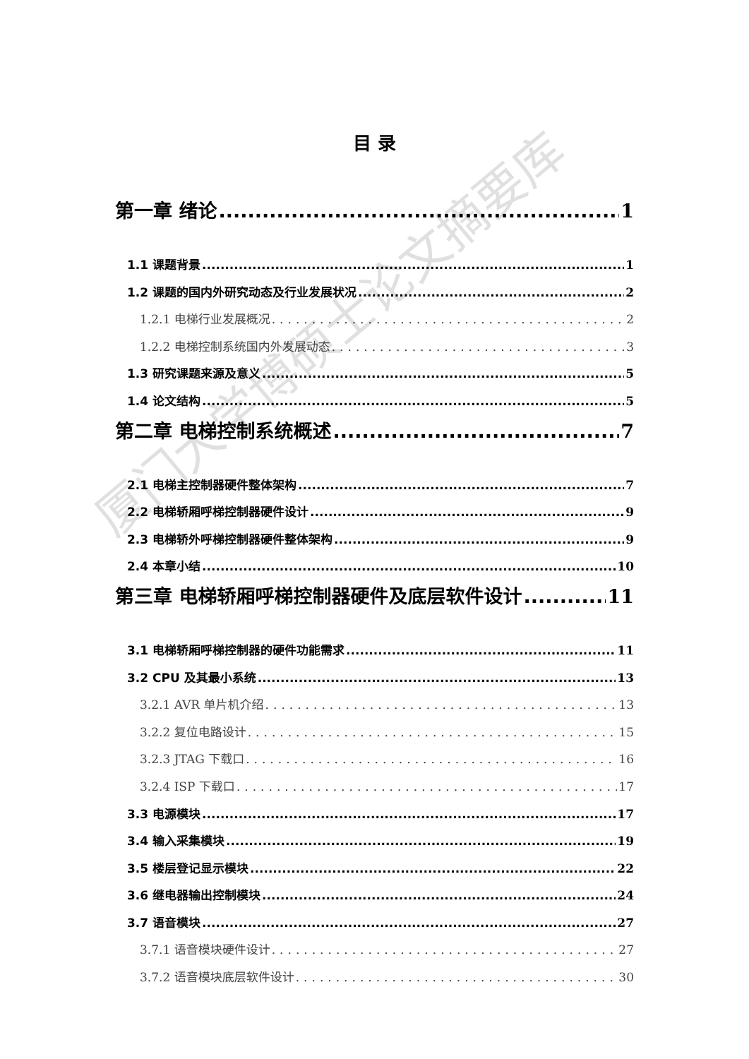目 录
第一章 绪论 1
1.1 课题背景 1
1.2 课题的国内外研究动态及行业发展状况 2
1.2.1 电梯行业发展概况 2
1.2.2 电梯控制系统国内外发展动态 3
1.3 研究课题来源及意义 5
1.4 论文结构 5
第二章 电梯控制系统概述 7
2.1 电梯主控制器硬件整体架构 7
2.2 电梯轿厢呼梯控制器硬件设计 9
2.3 电梯轿外呼梯控制器硬件整体架构 9
2.4 本章小结 10
第三章 电梯轿厢呼梯控制器硬件及底层软件设计 11
3.1 电梯轿厢呼梯控制器的硬件功能需求 11
3.2 CPU 及其最小系统 13
3.2.1 AVR 单片机介绍 13
3.2.2 复位电路设计 15
3.2.3 JTAG 下载口 16
3.2.4 ISP 下载口 17
3.3 电源模块 17
3.4 输入采集模块 19
3.5 楼层登记显示模块 22
3.6 继电器输出控制模块 24
3.7 语音模块 27
3.7.1 语音模块硬件设计 27
3.7.2 语音模块底层软件设计 30
厦门大学博硕士论文摘要库